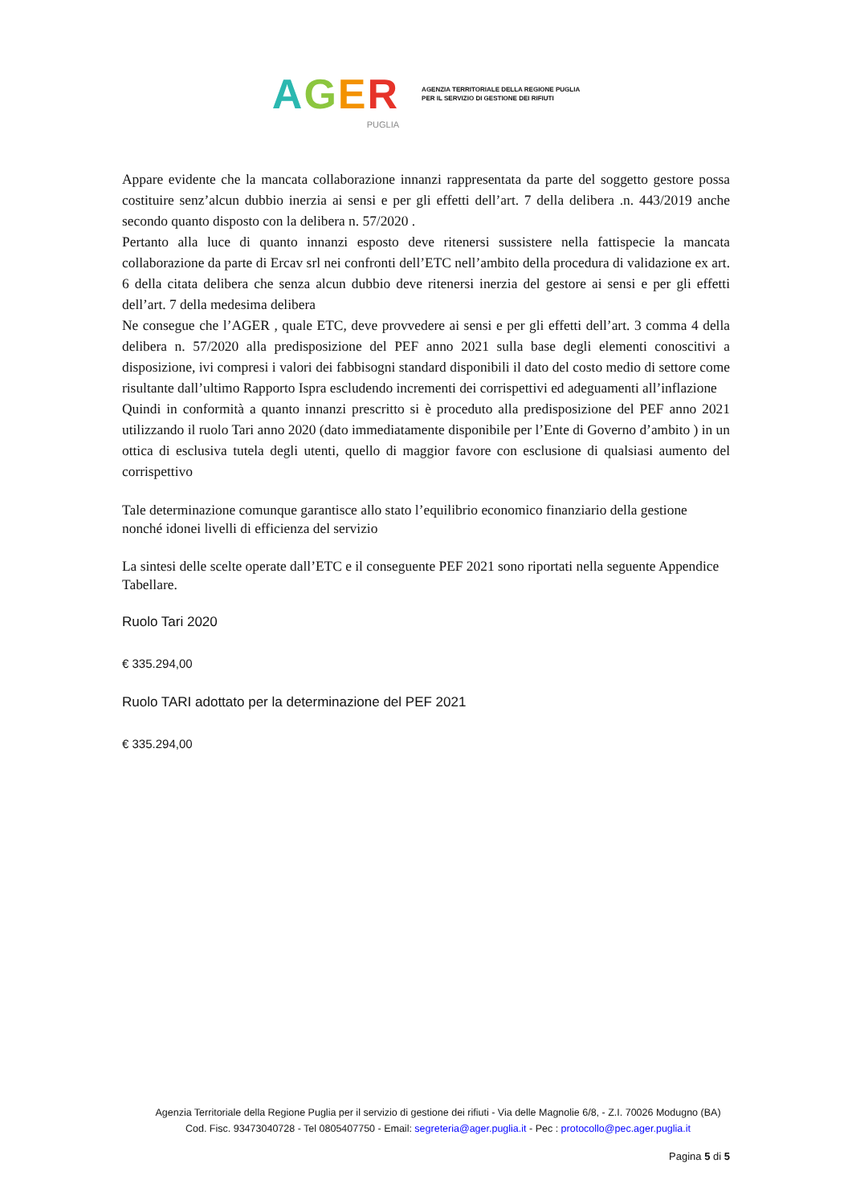AGER
PUGLIA
AGENZIA TERRITORIALE DELLA REGIONE PUGLIA
PER IL SERVIZIO DI GESTIONE DEI RIFIUTI
Appare evidente che la mancata collaborazione innanzi rappresentata da parte del soggetto gestore possa costituire senz’alcun dubbio inerzia ai sensi e per gli effetti dell’art. 7 della delibera .n. 443/2019 anche secondo quanto disposto con la delibera n. 57/2020 .
Pertanto alla luce di quanto innanzi esposto deve ritenersi sussistere nella fattispecie la mancata collaborazione da parte di Ercav srl nei confronti dell’ETC nell’ambito della procedura di validazione ex art. 6 della citata delibera che senza alcun dubbio deve ritenersi inerzia del gestore ai sensi e per gli effetti dell’art. 7 della medesima delibera
Ne consegue che l’AGER , quale ETC, deve provvedere ai sensi e per gli effetti dell’art. 3 comma 4 della delibera n. 57/2020 alla predisposizione del PEF anno 2021 sulla base degli elementi conoscitivi a disposizione, ivi compresi i valori dei fabbisogni standard disponibili il dato del costo medio di settore come risultante dall’ultimo Rapporto Ispra escludendo incrementi dei corrispettivi ed adeguamenti all’inflazione
Quindi in conformità a quanto innanzi prescritto si è proceduto alla predisposizione del PEF anno 2021 utilizzando il ruolo Tari anno 2020 (dato immediatamente disponibile per l’Ente di Governo d’ambito ) in un ottica di esclusiva tutela degli utenti, quello di maggior favore con esclusione di qualsiasi aumento del corrispettivo
Tale determinazione comunque garantisce allo stato l’equilibrio economico finanziario della gestione nonché idonei livelli di efficienza del servizio
La sintesi delle scelte operate dall’ETC e il conseguente PEF 2021 sono riportati nella seguente Appendice Tabellare.
Ruolo Tari 2020
€ 335.294,00
Ruolo TARI adottato per la determinazione del PEF 2021
€ 335.294,00
Agenzia Territoriale della Regione Puglia per il servizio di gestione dei rifiuti - Via delle Magnolie 6/8, - Z.I. 70026 Modugno (BA)
Cod. Fisc. 93473040728 - Tel 0805407750 - Email: segreteria@ager.puglia.it - Pec : protocollo@pec.ager.puglia.it
Pagina 5 di 5